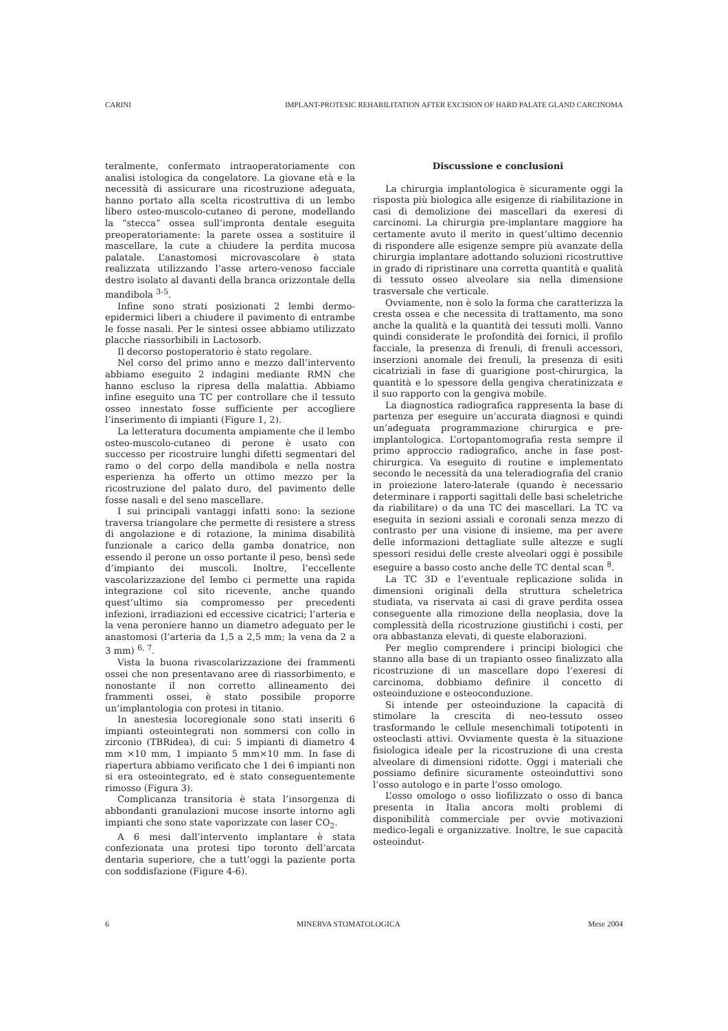CARINI IMPLANT-PROTESIC REHABILITATION AFTER EXCISION OF HARD PALATE GLAND CARCINOMA
teralmente, confermato intraoperatoriamente con analisi istologica da congelatore. La giovane età e la necessità di assicurare una ricostruzione adeguata, hanno portato alla scelta ricostruttiva di un lembo libero osteo-muscolo-cutaneo di perone, modellando la “stecca” ossea sull’impronta dentale eseguita preoperatoriamente: la parete ossea a sostituire il mascellare, la cute a chiudere la perdita mucosa palatale. L’anastomosi microvascolare è stata realizzata utilizzando l’asse artero-venoso facciale destro isolato al davanti della branca orizzontale della mandibola <sup>3-5</sup>.
Infine sono strati posizionati 2 lembi dermo-epidermici liberi a chiudere il pavimento di entrambe le fosse nasali. Per le sintesi ossee abbiamo utilizzato placche riassorbibili in Lactosorb.
Il decorso postoperatorio è stato regolare.
Nel corso del primo anno e mezzo dall’intervento abbiamo eseguito 2 indagini mediante RMN che hanno escluso la ripresa della malattia. Abbiamo infine eseguito una TC per controllare che il tessuto osseo innestato fosse sufficiente per accogliere l’inserimento di impianti (Figure 1, 2).
La letteratura documenta ampiamente che il lembo osteo-muscolo-cutaneo di perone è usato con successo per ricostruire lunghi difetti segmentari del ramo o del corpo della mandibola e nella nostra esperienza ha offerto un ottimo mezzo per la ricostruzione del palato duro, del pavimento delle fosse nasali e del seno mascellare.
I sui principali vantaggi infatti sono: la sezione traversa triangolare che permette di resistere a stress di angolazione e di rotazione, la minima disabilità funzionale a carico della gamba donatrice, non essendo il perone un osso portante il peso, bensì sede d’impianto dei muscoli. Inoltre, l’eccellente vascolarizzazione del lembo ci permette una rapida integrazione col sito ricevente, anche quando quest’ultimo sia compromesso per precedenti infezioni, irradiazioni ed eccessive cicatrici; l’arteria e la vena peroniere hanno un diametro adeguato per le anastomosi (l’arteria da 1,5 a 2,5 mm; la vena da 2 a 3 mm) <sup>6, 7</sup>.
Vista la buona rivascolarizzazione dei frammenti ossei che non presentavano aree di riassorbimento, e nonostante il non corretto allineamento dei frammenti ossei, è stato possibile proporre un’implantologia con protesi in titanio.
In anestesia locoregionale sono stati inseriti 6 impianti osteointegrati non sommersi con collo in zirconio (TBRidea), di cui: 5 impianti di diametro 4 mm ×10 mm, 1 impianto 5 mm×10 mm. In fase di riapertura abbiamo verificato che 1 dei 6 impianti non si era osteointegrato, ed è stato conseguentemente rimosso (Figura 3).
Complicanza transitoria è stata l’insorgenza di abbondanti granulazioni mucose insorte intorno agli impianti che sono state vaporizzate con laser CO<sub>2</sub>.
A 6 mesi dall’intervento implantare è stata confezionata una protesi tipo toronto dell’arcata dentaria superiore, che a tutt’oggi la paziente porta con soddisfazione (Figure 4-6).
Discussione e conclusioni
La chirurgia implantologica è sicuramente oggi la risposta più biologica alle esigenze di riabilitazione in casi di demolizione dei mascellari da exeresi di carcinomi. La chirurgia pre-implantare maggiore ha certamente avuto il merito in quest’ultimo decennio di rispondere alle esigenze sempre più avanzate della chirurgia implantare adottando soluzioni ricostruttive in grado di ripristinare una corretta quantità e qualità di tessuto osseo alveolare sia nella dimensione trasversale che verticale.
Ovviamente, non è solo la forma che caratterizza la cresta ossea e che necessita di trattamento, ma sono anche la qualità e la quantità dei tessuti molli. Vanno quindi considerate le profondità dei fornici, il profilo facciale, la presenza di frenuli, di frenuli accessori, inserzioni anomale dei frenuli, la presenza di esiti cicatriziali in fase di guarigione post-chirurgica, la quantità e lo spessore della gengiva cheratinizzata e il suo rapporto con la gengiva mobile.
La diagnostica radiografica rappresenta la base di partenza per eseguire un’accurata diagnosi e quindi un’adeguata programmazione chirurgica e pre-implantologica. L’ortopantomografia resta sempre il primo approccio radiografico, anche in fase post-chirurgica. Va eseguito di routine e implementato secondo le necessità da una teleradiografia del cranio in proiezione latero-laterale (quando è necessario determinare i rapporti sagittali delle basi scheletriche da riabilitare) o da una TC dei mascellari. La TC va eseguita in sezioni assiali e coronali senza mezzo di contrasto per una visione di insieme, ma per avere delle informazioni dettagliate sulle altezze e sugli spessori residui delle creste alveolari oggi è possibile eseguire a basso costo anche delle TC dental scan <sup>8</sup>.
La TC 3D e l’eventuale replicazione solida in dimensioni originali della struttura scheletrica studiata, va riservata ai casi di grave perdita ossea conseguente alla rimozione della neoplasia, dove la complessità della ricostruzione giustifichi i costi, per ora abbastanza elevati, di queste elaborazioni.
Per meglio comprendere i principi biologici che stanno alla base di un trapianto osseo finalizzato alla ricostruzione di un mascellare dopo l’exeresi di carcinoma, dobbiamo definire il concetto di osteoinduzione e osteoconduzione.
Si intende per osteoinduzione la capacità di stimolare la crescita di neo-tessuto osseo trasformando le cellule mesenchimali totipotenti in osteoclasti attivi. Ovviamente questa è la situazione fisiologica ideale per la ricostruzione di una cresta alveolare di dimensioni ridotte. Oggi i materiali che possiamo definire sicuramente osteoinduttivi sono l’osso autologo e in parte l’osso omologo.
L’osso omologo o osso liofilizzato o osso di banca presenta in Italia ancora molti problemi di disponibilità commerciale per ovvie motivazioni medico-legali e organizzative. Inoltre, le sue capacità osteoindut-
6 MINERVA STOMATOLOGICA Mese 2004